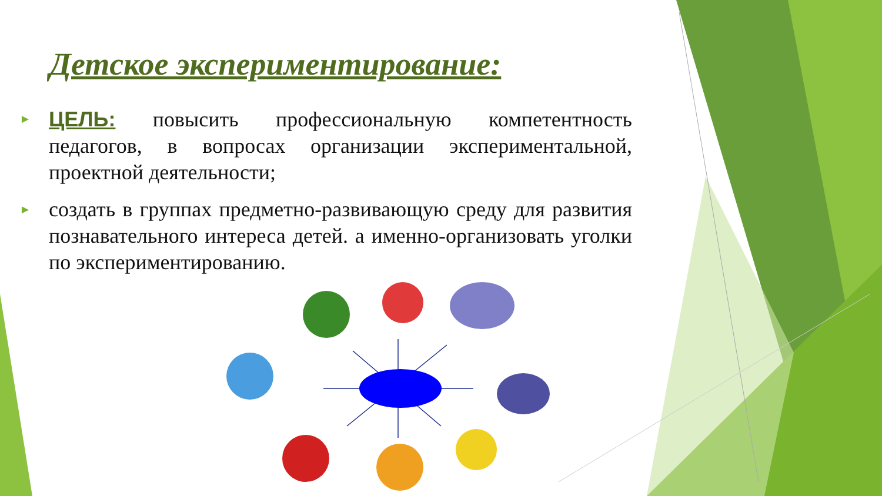Детское экспериментирование:
► ЦЕЛЬ: повысить профессиональную компетентность педагогов, в вопросах организации экспериментальной, проектной деятельности;
► создать в группах предметно-развивающую среду для развития познавательного интереса детей. а именно-организовать уголки по экспериментированию.